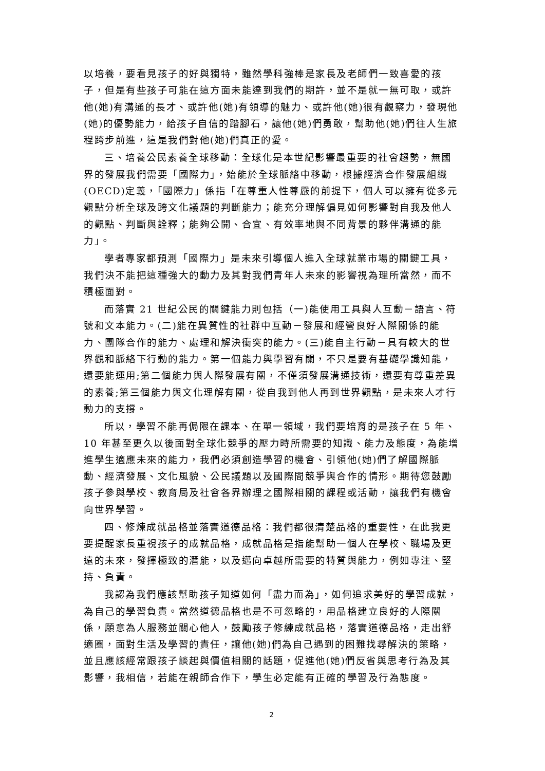以培養，要看見孩子的好與獨特，雖然學科強棒是家長及老師們一致喜愛的孩子，但是有些孩子可能在這方面未能達到我們的期許，並不是就一無可取，或許他(她)有溝通的長才、或許他(她)有領導的魅力、或許他(她)很有觀察力，發現他(她)的優勢能力，給孩子自信的踏腳石，讓他(她)們勇敢，幫助他(她)們往人生旅程跨步前進，這是我們對他(她)們真正的愛。
三、培養公民素養全球移動：全球化是本世紀影響最重要的社會趨勢，無國界的發展我們需要「國際力」，始能於全球脈絡中移動，根據經濟合作發展組織(OECD)定義，「國際力」係指「在尊重人性尊嚴的前提下，個人可以擁有從多元觀點分析全球及跨文化議題的判斷能力；能充分理解偏見如何影響對自我及他人的觀點、判斷與詮釋；能夠公開、合宜、有效率地與不同背景的夥伴溝通的能力」。
學者專家都預測「國際力」是未來引導個人進入全球就業市場的關鍵工具，我們決不能把這種強大的動力及其對我們青年人未來的影響視為理所當然，而不積極面對。
而落實 21 世紀公民的關鍵能力則包括（一)能使用工具與人互動－語言、符號和文本能力。(二)能在異質性的社群中互動－發展和經營良好人際關係的能力、團隊合作的能力、處理和解決衝突的能力。(三)能自主行動－具有較大的世界觀和脈絡下行動的能力。第一個能力與學習有關，不只是要有基礎學識知能，還要能運用;第二個能力與人際發展有關，不僅須發展溝通技術，還要有尊重差異的素養;第三個能力與文化理解有關，從自我到他人再到世界觀點，是未來人才行動力的支撐。
所以，學習不能再侷限在課本、在單一領域，我們要培育的是孩子在 5 年、10 年甚至更久以後面對全球化競爭的壓力時所需要的知識、能力及態度，為能增進學生適應未來的能力，我們必須創造學習的機會、引領他(她)們了解國際脈動、經濟發展、文化風貌、公民議題以及國際間競爭與合作的情形。期待您鼓勵孩子參與學校、教育局及社會各界辦理之國際相關的課程或活動，讓我們有機會向世界學習。
四、修煉成就品格並落實道德品格：我們都很清楚品格的重要性，在此我更要提醒家長重視孩子的成就品格，成就品格是指能幫助一個人在學校、職場及更遠的未來，發揮極致的潛能，以及邁向卓越所需要的特質與能力，例如專注、堅持、負責。
我認為我們應該幫助孩子知道如何「盡力而為」，如何追求美好的學習成就，為自己的學習負責。當然道德品格也是不可忽略的，用品格建立良好的人際關係，願意為人服務並關心他人，鼓勵孩子修練成就品格，落實道德品格，走出舒適圈，面對生活及學習的責任，讓他(她)們為自己遇到的困難找尋解決的策略，並且應該經常跟孩子談起與價值相關的話題，促進他(她)們反省與思考行為及其影響，我相信，若能在親師合作下，學生必定能有正確的學習及行為態度。
2